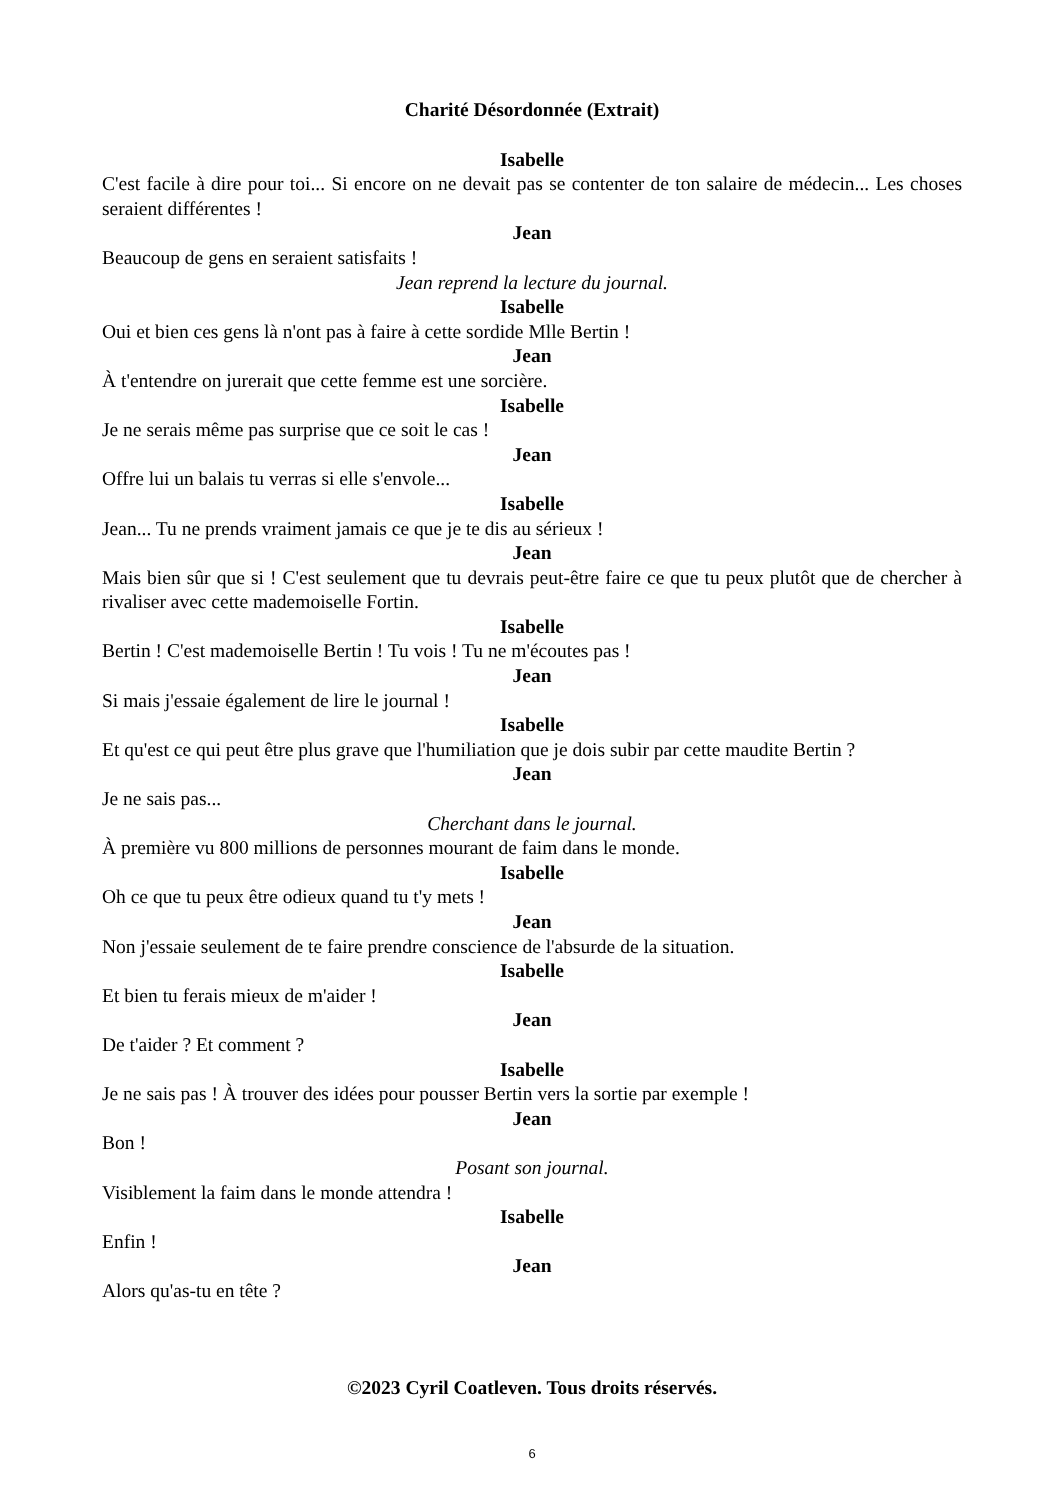Charité Désordonnée (Extrait)
Isabelle
C'est facile à dire pour toi... Si encore on ne devait pas se contenter de ton salaire de médecin... Les choses seraient différentes !
Jean
Beaucoup de gens en seraient satisfaits !
Jean reprend la lecture du journal.
Isabelle
Oui et bien ces gens là n'ont pas à faire à cette sordide Mlle Bertin !
Jean
À t'entendre on jurerait que cette femme est une sorcière.
Isabelle
Je ne serais même pas surprise que ce soit le cas !
Jean
Offre lui un balais tu verras si elle s'envole...
Isabelle
Jean... Tu ne prends vraiment jamais ce que je te dis au sérieux !
Jean
Mais bien sûr que si ! C'est seulement que tu devrais peut-être faire ce que tu peux plutôt que de chercher à rivaliser avec cette mademoiselle Fortin.
Isabelle
Bertin ! C'est mademoiselle Bertin ! Tu vois ! Tu ne m'écoutes pas !
Jean
Si mais j'essaie également de lire le journal !
Isabelle
Et qu'est ce qui peut être plus grave que l'humiliation que je dois subir par cette maudite Bertin ?
Jean
Je ne sais pas...
Cherchant dans le journal.
À première vu 800 millions de personnes mourant de faim dans le monde.
Isabelle
Oh ce que tu peux être odieux quand tu t'y mets !
Jean
Non j'essaie seulement de te faire prendre conscience de l'absurde de la situation.
Isabelle
Et bien tu ferais mieux de m'aider !
Jean
De t'aider ? Et comment ?
Isabelle
Je ne sais pas ! À trouver des idées pour pousser Bertin vers la sortie par exemple !
Jean
Bon !
Posant son journal.
Visiblement la faim dans le monde attendra !
Isabelle
Enfin !
Jean
Alors qu'as-tu en tête ?
©2023 Cyril Coatleven. Tous droits réservés.
6